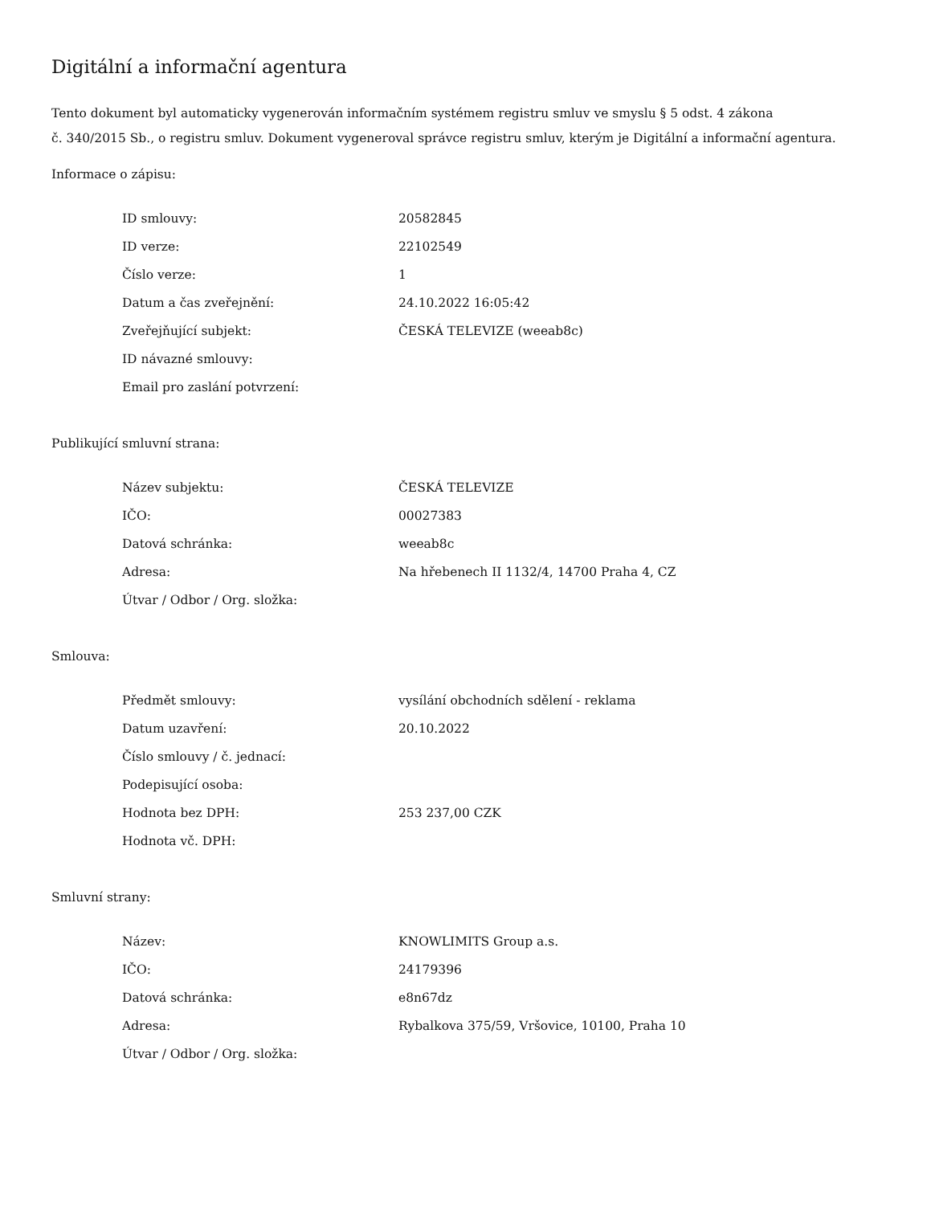Digitální a informační agentura
Tento dokument byl automaticky vygenerován informačním systémem registru smluv ve smyslu § 5 odst. 4 zákona
č. 340/2015 Sb., o registru smluv. Dokument vygeneroval správce registru smluv, kterým je Digitální a informační agentura.
Informace o zápisu:
| ID smlouvy: | 20582845 |
| ID verze: | 22102549 |
| Číslo verze: | 1 |
| Datum a čas zveřejnění: | 24.10.2022 16:05:42 |
| Zveřejňující subjekt: | ČESKÁ TELEVIZE (weeab8c) |
| ID návazné smlouvy: | |
| Email pro zaslání potvrzení: | |
Publikující smluvní strana:
| Název subjektu: | ČESKÁ TELEVIZE |
| IČO: | 00027383 |
| Datová schránka: | weeab8c |
| Adresa: | Na hřebenech II 1132/4, 14700 Praha 4, CZ |
| Útvar / Odbor / Org. složka: | |
Smlouva:
| Předmět smlouvy: | vysílání obchodních sdělení - reklama |
| Datum uzavření: | 20.10.2022 |
| Číslo smlouvy / č. jednací: | |
| Podepisující osoba: | |
| Hodnota bez DPH: | 253 237,00 CZK |
| Hodnota vč. DPH: | |
Smluvní strany:
| Název: | KNOWLIMITS Group a.s. |
| IČO: | 24179396 |
| Datová schránka: | e8n67dz |
| Adresa: | Rybalkova 375/59, Vršovice, 10100, Praha 10 |
| Útvar / Odbor / Org. složka: | |